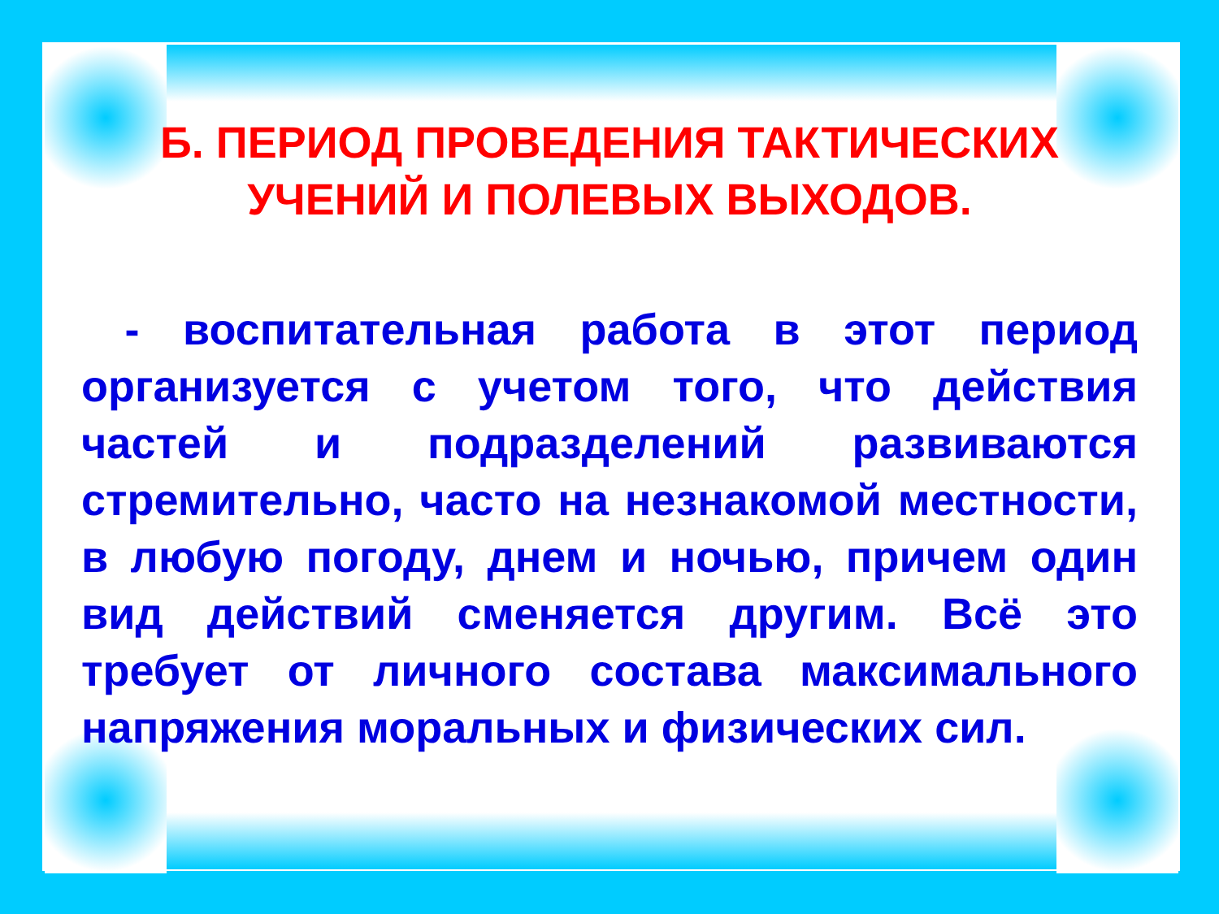Б. ПЕРИОД ПРОВЕДЕНИЯ ТАКТИЧЕСКИХ УЧЕНИЙ И ПОЛЕВЫХ ВЫХОДОВ.
- воспитательная работа в этот период организуется с учетом того, что действия частей и подразделений развиваются стремительно, часто на незнакомой местности, в любую погоду, днем и ночью, причем один вид действий сменяется другим. Всё это требует от личного состава максимального напряжения моральных и физических сил.